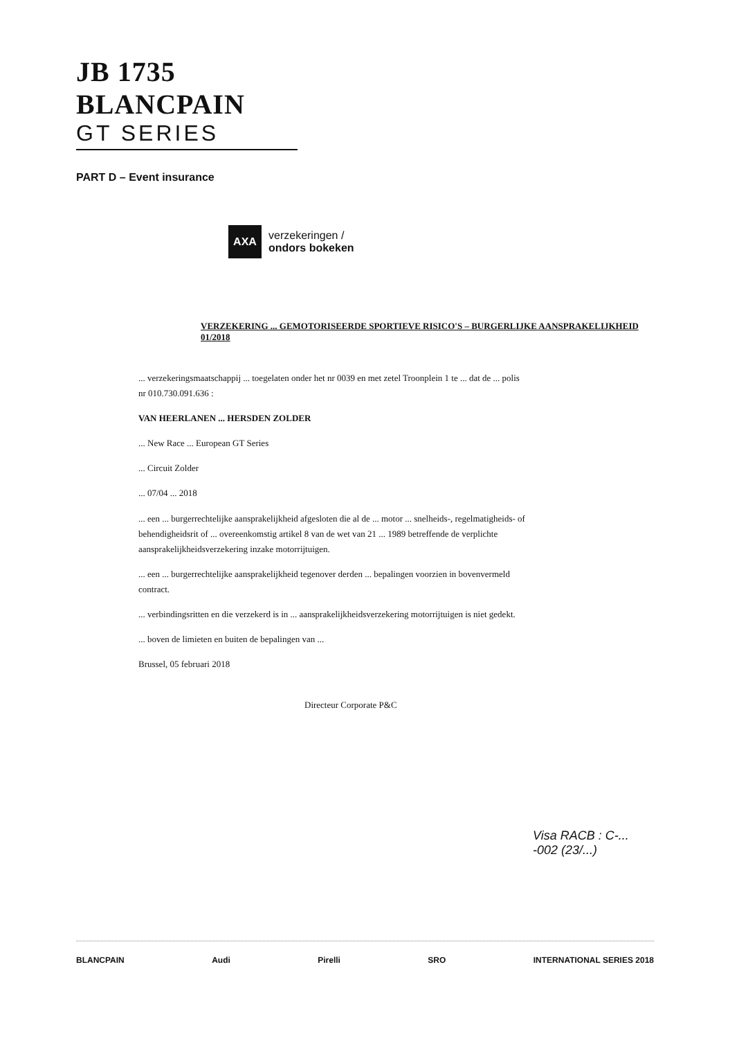JB 1735 BLANCPAIN
GT SERIES
PART D – Event insurance
AXA
verzekeringen /
ondors bokeken
VERZEKERING ... GEMOTORISEERDE SPORTIEVE RISICO'S – BURGERLIJKE AANSPRAKELIJKHEID
01/2018
... verzekeringsmaatschappij ... toegelaten onder het nr 0039 en met zetel Troonplein 1 te ... dat de ... polis nr 010.730.091.636 :
VAN HEERLANEN ... HERSDEN ZOLDER
... New Race ... European GT Series
... Circuit Zolder
... 07/04 ... 2018
... een ... burgerrechtelijke aansprakelijkheid afgesloten die al de ... motor ... snelheids-, regelmatigheids- of behendigheidsrit of ... overeenkomstig artikel 8 van de wet van 21 ... 1989 betreffende de verplichte aansprakelijkheidsverzekering inzake motorrijtuigen.
... een ... burgerrechtelijke aansprakelijkheid tegenover derden ... bepalingen voorzien in bovenvermeld contract.
... verbindingsritten en die verzekerd is in ... aansprakelijkheidsverzekering motorrijtuigen is niet gedekt.
... boven de limieten en buiten de bepalingen van ...
Brussel, 05 februari 2018
Directeur Corporate P&C
Visa RACB : C-... -002 (23/...)
BLANCPAIN Audi Pirelli SRO INTERNATIONAL SERIES 2018